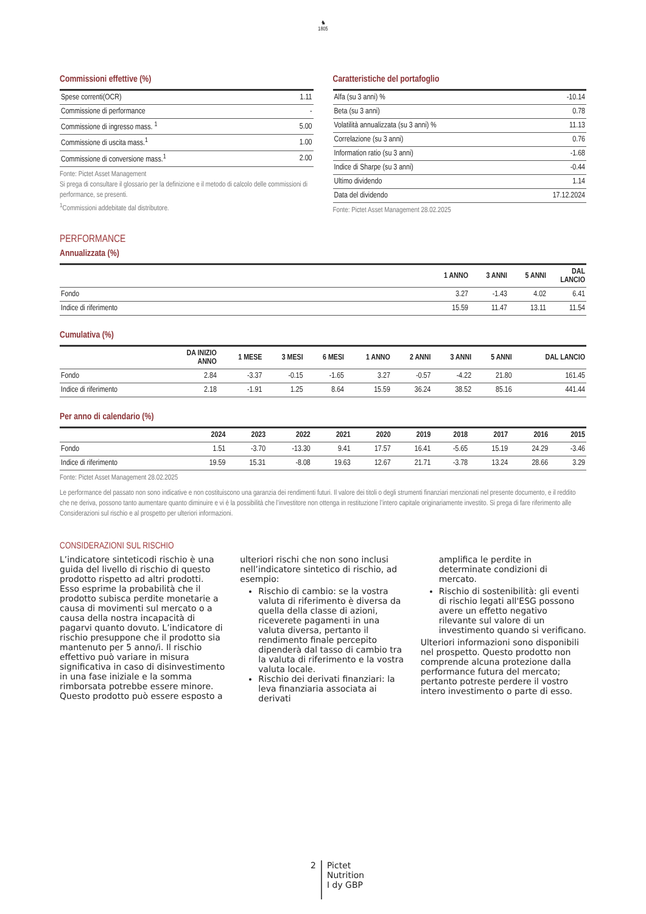♞
1805
Commissioni effettive (%)
| Spese correnti(OCR) | 1.11 |
| Commissione di performance | - |
| Commissione di ingresso mass. <sup>1</sup> | 5.00 |
| Commissione di uscita mass.<sup>1</sup> | 1.00 |
| Commissione di conversione mass.<sup>1</sup> | 2.00 |
Fonte: Pictet Asset Management
Si prega di consultare il glossario per la definizione e il metodo di calcolo delle commissioni di performance, se presenti.
<sup>1</sup> Commissioni addebitate dal distributore.
Caratteristiche del portafoglio
| Alfa (su 3 anni) % | -10.14 |
| Beta (su 3 anni) | 0.78 |
| Volatilità annualizzata (su 3 anni) % | 11.13 |
| Correlazione (su 3 anni) | 0.76 |
| Information ratio (su 3 anni) | -1.68 |
| Indice di Sharpe (su 3 anni) | -0.44 |
| Ultimo dividendo | 1.14 |
| Data del dividendo | 17.12.2024 |
Fonte: Pictet Asset Management 28.02.2025
PERFORMANCE
Annualizzata (%)
| | 1 ANNO | 3 ANNI | 5 ANNI | DAL LANCIO |
| --- | --- | --- | --- | --- |
| Fondo | 3.27 | -1.43 | 4.02 | 6.41 |
| Indice di riferimento | 15.59 | 11.47 | 13.11 | 11.54 |
Cumulativa (%)
| | DA INIZIO ANNO | 1 MESE | 3 MESI | 6 MESI | 1 ANNO | 2 ANNI | 3 ANNI | 5 ANNI | DAL LANCIO |
| --- | --- | --- | --- | --- | --- | --- | --- | --- | --- |
| Fondo | 2.84 | -3.37 | -0.15 | -1.65 | 3.27 | -0.57 | -4.22 | 21.80 | 161.45 |
| Indice di riferimento | 2.18 | -1.91 | 1.25 | 8.64 | 15.59 | 36.24 | 38.52 | 85.16 | 441.44 |
Per anno di calendario (%)
| | 2024 | 2023 | 2022 | 2021 | 2020 | 2019 | 2018 | 2017 | 2016 | 2015 |
| --- | --- | --- | --- | --- | --- | --- | --- | --- | --- | --- |
| Fondo | 1.51 | -3.70 | -13.30 | 9.41 | 17.57 | 16.41 | -5.65 | 15.19 | 24.29 | -3.46 |
| Indice di riferimento | 19.59 | 15.31 | -8.08 | 19.63 | 12.67 | 21.71 | -3.78 | 13.24 | 28.66 | 3.29 |
Fonte: Pictet Asset Management 28.02.2025
Le performance del passato non sono indicative e non costituiscono una garanzia dei rendimenti futuri. Il valore dei titoli o degli strumenti finanziari menzionati nel presente documento, e il reddito che ne deriva, possono tanto aumentare quanto diminuire e vi è la possibilità che l’investitore non ottenga in restituzione l’intero capitale originariamente investito. Si prega di fare riferimento alle Considerazioni sul rischio e al prospetto per ulteriori informazioni.
CONSIDERAZIONI SUL RISCHIO
L’indicatore sinteticodi rischio è una guida del livello di rischio di questo prodotto rispetto ad altri prodotti. Esso esprime la probabilità che il prodotto subisca perdite monetarie a causa di movimenti sul mercato o a causa della nostra incapacità di pagarvi quanto dovuto. L’indicatore di rischio presuppone che il prodotto sia mantenuto per 5 anno/i. Il rischio effettivo può variare in misura significativa in caso di disinvestimento in una fase iniziale e la somma rimborsata potrebbe essere minore. Questo prodotto può essere esposto a
ulteriori rischi che non sono inclusi nell’indicatore sintetico di rischio, ad esempio:
Rischio di cambio: se la vostra valuta di riferimento è diversa da quella della classe di azioni, riceverete pagamenti in una valuta diversa, pertanto il rendimento finale percepito dipenderà dal tasso di cambio tra la valuta di riferimento e la vostra valuta locale.
Rischio dei derivati finanziari: la leva finanziaria associata ai derivati
amplifica le perdite in determinate condizioni di mercato.
Rischio di sostenibilità: gli eventi di rischio legati all'ESG possono avere un effetto negativo rilevante sul valore di un investimento quando si verificano.
Ulteriori informazioni sono disponibili nel prospetto. Questo prodotto non comprende alcuna protezione dalla performance futura del mercato; pertanto potreste perdere il vostro intero investimento o parte di esso.
2 Pictet
Nutrition
I dy GBP